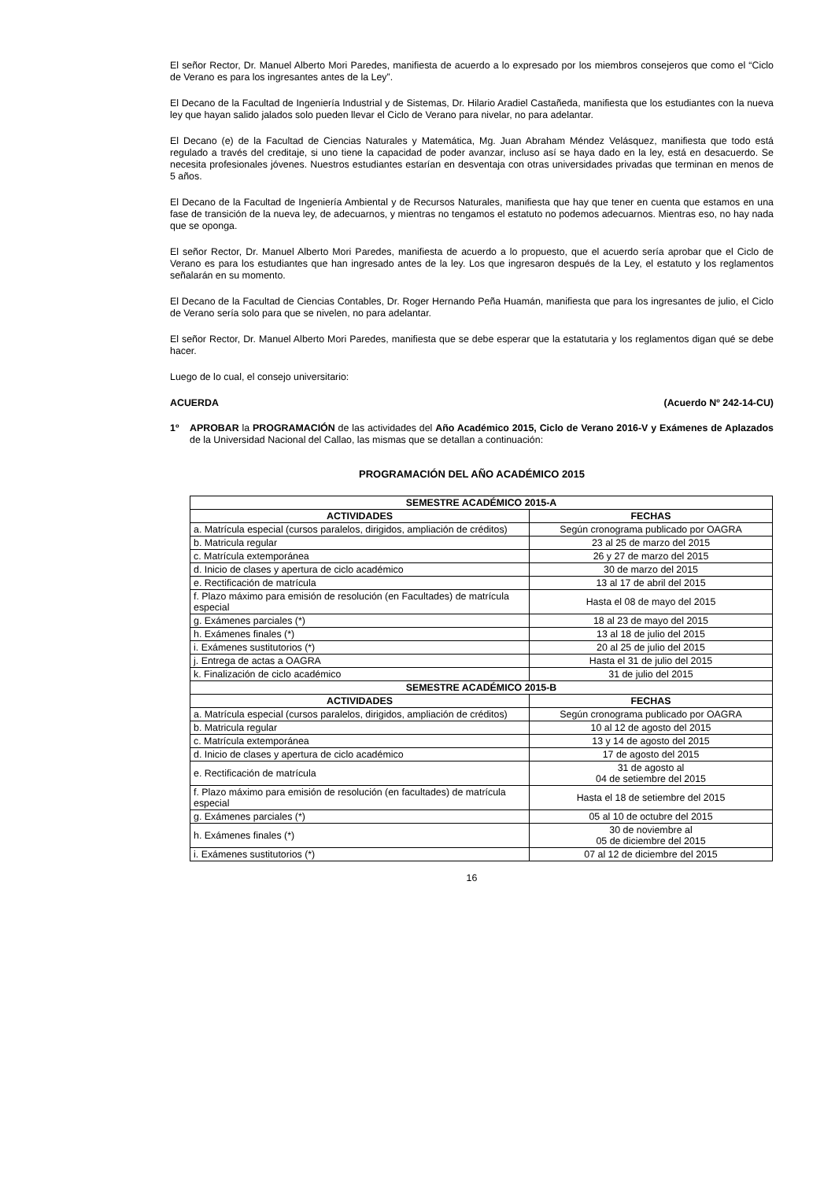El señor Rector, Dr. Manuel Alberto Mori Paredes, manifiesta de acuerdo a lo expresado por los miembros consejeros que como el “Ciclo de Verano es para los ingresantes antes de la Ley”.
El Decano de la Facultad de Ingeniería Industrial y de Sistemas, Dr. Hilario Aradiel Castañeda, manifiesta que los estudiantes con la nueva ley que hayan salido jalados solo pueden llevar el Ciclo de Verano para nivelar, no para adelantar.
El Decano (e) de la Facultad de Ciencias Naturales y Matemática, Mg. Juan Abraham Méndez Velásquez, manifiesta que todo está regulado a través del creditaje, si uno tiene la capacidad de poder avanzar, incluso así se haya dado en la ley, está en desacuerdo. Se necesita profesionales jóvenes. Nuestros estudiantes estarían en desventaja con otras universidades privadas que terminan en menos de 5 años.
El Decano de la Facultad de Ingeniería Ambiental y de Recursos Naturales, manifiesta que hay que tener en cuenta que estamos en una fase de transición de la nueva ley, de adecuarnos, y mientras no tengamos el estatuto no podemos adecuarnos. Mientras eso, no hay nada que se oponga.
El señor Rector, Dr. Manuel Alberto Mori Paredes, manifiesta de acuerdo a lo propuesto, que el acuerdo sería aprobar que el Ciclo de Verano es para los estudiantes que han ingresado antes de la ley. Los que ingresaron después de la Ley, el estatuto y los reglamentos señalarán en su momento.
El Decano de la Facultad de Ciencias Contables, Dr. Roger Hernando Peña Huamán, manifiesta que para los ingresantes de julio, el Ciclo de Verano sería solo para que se nivelen, no para adelantar.
El señor Rector, Dr. Manuel Alberto Mori Paredes, manifiesta que se debe esperar que la estatutaria y los reglamentos digan qué se debe hacer.
Luego de lo cual, el consejo universitario:
ACUERDA (Acuerdo Nº 242-14-CU)
1º APROBAR la PROGRAMACIÓN de las actividades del Año Académico 2015, Ciclo de Verano 2016-V y Exámenes de Aplazados de la Universidad Nacional del Callao, las mismas que se detallan a continuación:
PROGRAMACIÓN DEL AÑO ACADÉMICO 2015
| SEMESTRE ACADÉMICO 2015-A | |
| --- | --- |
| ACTIVIDADES | FECHAS |
| a. Matrícula especial (cursos paralelos, dirigidos, ampliación de créditos) | Según cronograma publicado por OAGRA |
| b. Matricula regular | 23 al 25 de marzo del 2015 |
| c. Matrícula extemporánea | 26 y 27 de marzo del 2015 |
| d. Inicio de clases y apertura de ciclo académico | 30 de marzo del 2015 |
| e. Rectificación de matrícula | 13 al 17 de abril del 2015 |
| f. Plazo máximo para emisión de resolución (en Facultades) de matrícula especial | Hasta el 08 de mayo del 2015 |
| g. Exámenes parciales (*) | 18 al 23 de mayo del 2015 |
| h. Exámenes finales (*) | 13 al 18 de julio del 2015 |
| i. Exámenes sustitutorios (*) | 20 al 25 de julio del 2015 |
| j. Entrega de actas a OAGRA | Hasta el 31 de julio del 2015 |
| k. Finalización de ciclo académico | 31 de julio del 2015 |
| SEMESTRE ACADÉMICO 2015-B | |
| ACTIVIDADES | FECHAS |
| a. Matrícula especial (cursos paralelos, dirigidos, ampliación de créditos) | Según cronograma publicado por OAGRA |
| b. Matricula regular | 10 al 12 de agosto del 2015 |
| c. Matrícula extemporánea | 13 y 14 de agosto del 2015 |
| d. Inicio de clases y apertura de ciclo académico | 17 de agosto del 2015 |
| e. Rectificación de matrícula | 31 de agosto al 04 de setiembre del 2015 |
| f. Plazo máximo para emisión de resolución (en facultades) de matrícula especial | Hasta el 18 de setiembre del 2015 |
| g. Exámenes parciales (*) | 05 al 10 de octubre del 2015 |
| h. Exámenes finales (*) | 30 de noviembre al 05 de diciembre del 2015 |
| i. Exámenes sustitutorios (*) | 07 al 12 de diciembre del 2015 |
16